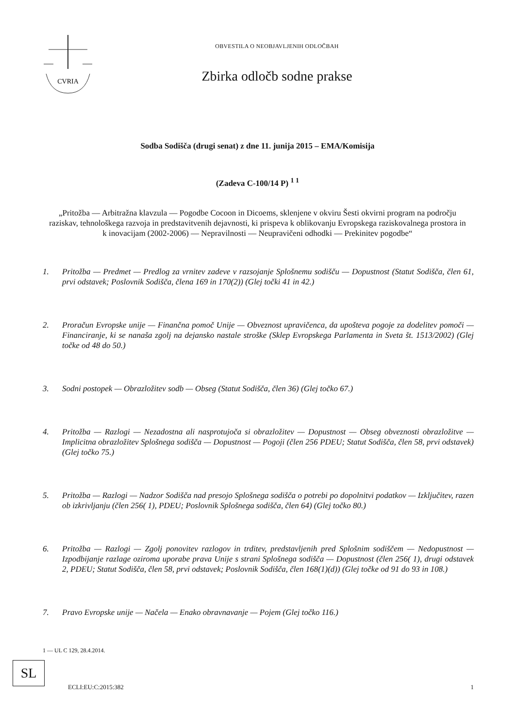CVRIA
OBVESTILA O NEOBJAVLJENIH ODLOČBAH
Zbirka odločb sodne prakse
Sodba Sodišča (drugi senat) z dne 11. junija 2015 – EMA/Komisija
(Zadeva C-100/14 P) <sup>1 1</sup>
„Pritožba — Arbitražna klavzula — Pogodbe Cocoon in Dicoems, sklenjene v okviru Šesti okvirni program na področju raziskav, tehnološkega razvoja in predstavitvenih dejavnosti, ki prispeva k oblikovanju Evropskega raziskovalnega prostora in k inovacijam (2002-2006) — Nepravilnosti — Neupravičeni odhodki — Prekinitev pogodbe“
1. Pritožba — Predmet — Predlog za vrnitev zadeve v razsojanje Splošnemu sodišču — Dopustnost (Statut Sodišča, člen 61, prvi odstavek; Poslovnik Sodišča, člena 169 in 170(2)) (Glej točki 41 in 42.)
2. Proračun Evropske unije — Finančna pomoč Unije — Obveznost upravičenca, da upošteva pogoje za dodelitev pomoči — Financiranje, ki se nanaša zgolj na dejansko nastale stroške (Sklep Evropskega Parlamenta in Sveta št. 1513/2002) (Glej točke od 48 do 50.)
3. Sodni postopek — Obrazložitev sodb — Obseg (Statut Sodišča, člen 36) (Glej točko 67.)
4. Pritožba — Razlogi — Nezadostna ali nasprotujoča si obrazložitev — Dopustnost — Obseg obveznosti obrazložitve — Implicitna obrazložitev Splošnega sodišča — Dopustnost — Pogoji (člen 256 PDEU; Statut Sodišča, člen 58, prvi odstavek) (Glej točko 75.)
5. Pritožba — Razlogi — Nadzor Sodišča nad presojo Splošnega sodišča o potrebi po dopolnitvi podatkov — Izključitev, razen ob izkrivljanju (člen 256( 1), PDEU; Poslovnik Splošnega sodišča, člen 64) (Glej točko 80.)
6. Pritožba — Razlogi — Zgolj ponovitev razlogov in trditev, predstavljenih pred Splošnim sodiščem — Nedopustnost — Izpodbijanje razlage oziroma uporabe prava Unije s strani Splošnega sodišča — Dopustnost (člen 256( 1), drugi odstavek 2, PDEU; Statut Sodišča, člen 58, prvi odstavek; Poslovnik Sodišča, člen 168(1)(d)) (Glej točke od 91 do 93 in 108.)
7. Pravo Evropske unije — Načela — Enako obravnavanje — Pojem (Glej točko 116.)
1 — UL C 129, 28.4.2014.
SL
ECLI:EU:C:2015:382 1